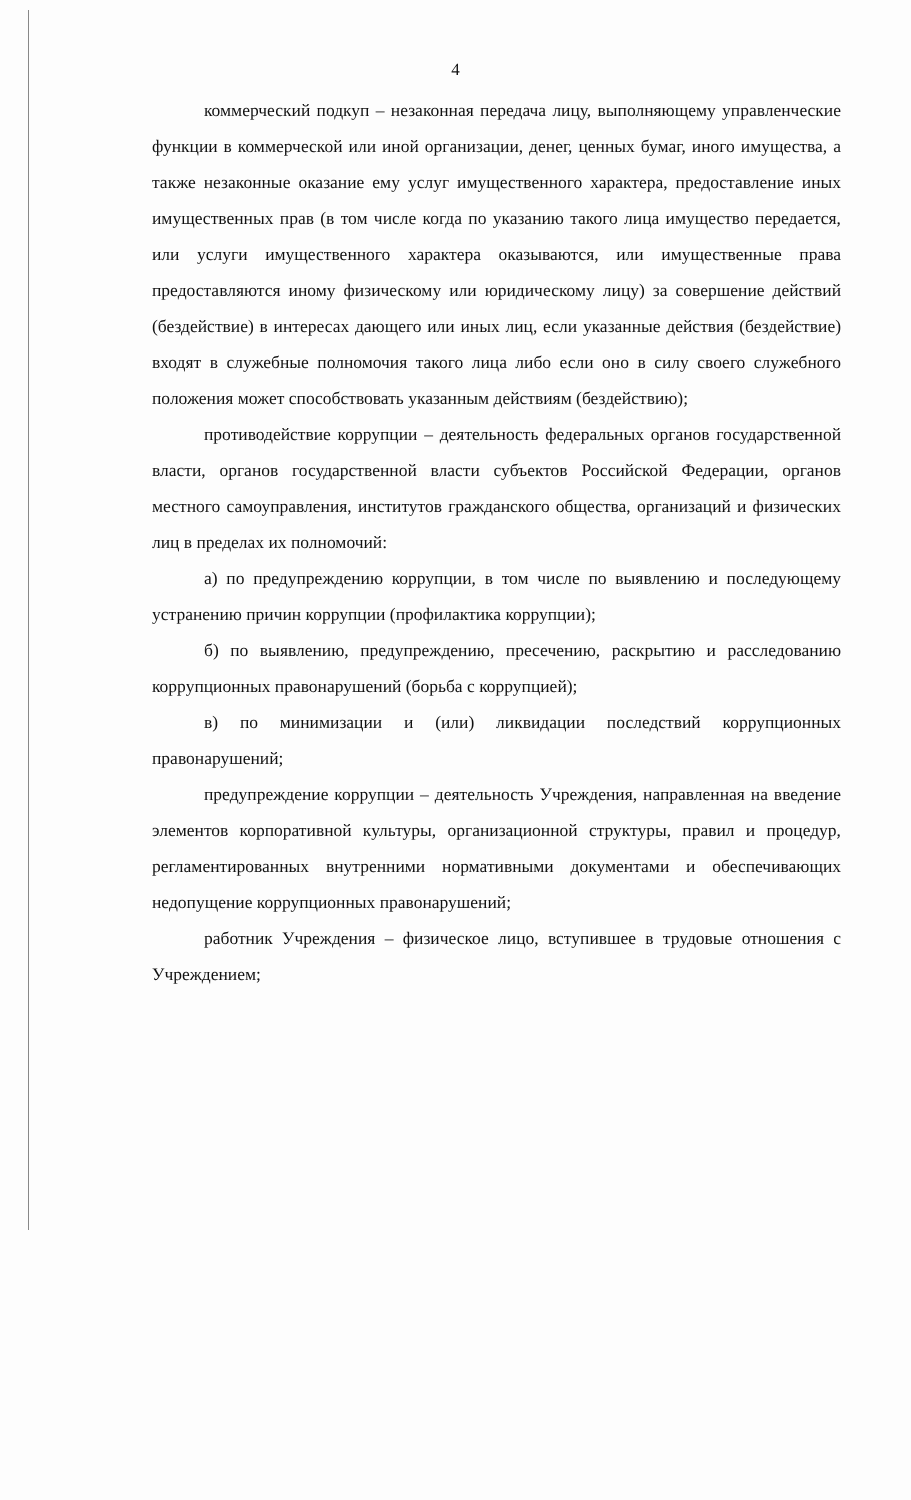4
коммерческий подкуп – незаконная передача лицу, выполняющему управленческие функции в коммерческой или иной организации, денег, ценных бумаг, иного имущества, а также незаконные оказание ему услуг имущественного характера, предоставление иных имущественных прав (в том числе когда по указанию такого лица имущество передается, или услуги имущественного характера оказываются, или имущественные права предоставляются иному физическому или юридическому лицу) за совершение действий (бездействие) в интересах дающего или иных лиц, если указанные действия (бездействие) входят в служебные полномочия такого лица либо если оно в силу своего служебного положения может способствовать указанным действиям (бездействию);
противодействие коррупции – деятельность федеральных органов государственной власти, органов государственной власти субъектов Российской Федерации, органов местного самоуправления, институтов гражданского общества, организаций и физических лиц в пределах их полномочий:
а) по предупреждению коррупции, в том числе по выявлению и последующему устранению причин коррупции (профилактика коррупции);
б) по выявлению, предупреждению, пресечению, раскрытию и расследованию коррупционных правонарушений (борьба с коррупцией);
в) по минимизации и (или) ликвидации последствий коррупционных правонарушений;
предупреждение коррупции – деятельность Учреждения, направленная на введение элементов корпоративной культуры, организационной структуры, правил и процедур, регламентированных внутренними нормативными документами и обеспечивающих недопущение коррупционных правонарушений;
работник Учреждения – физическое лицо, вступившее в трудовые отношения с Учреждением;